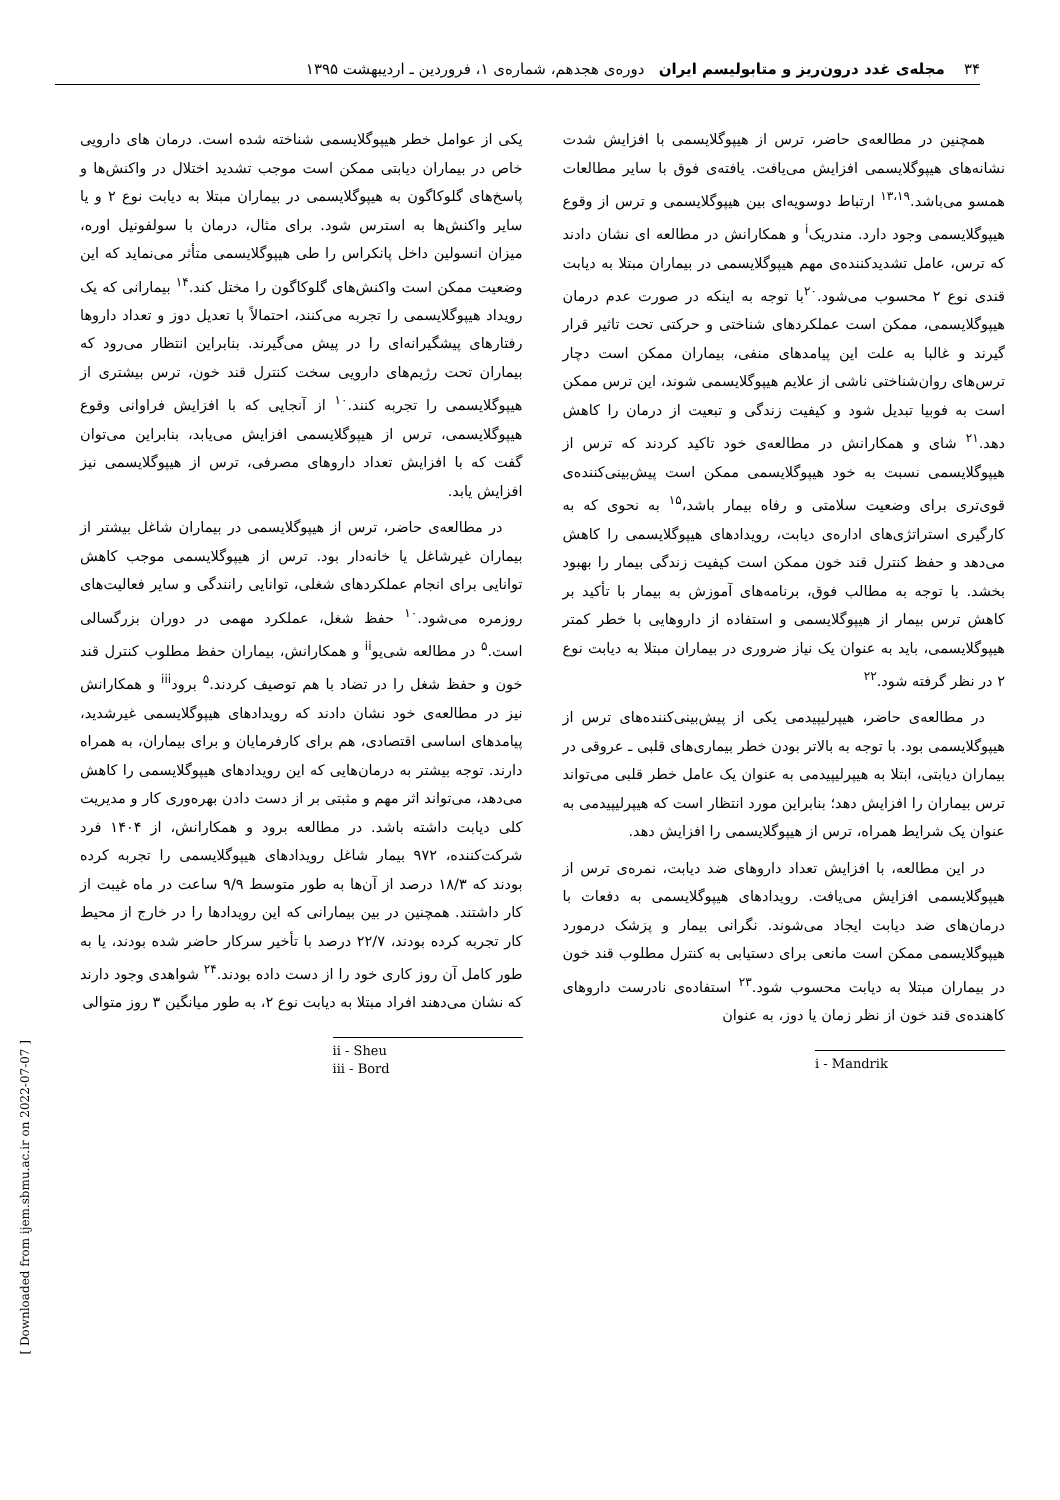۳۴ مجله‌ی غدد درون‌ریز و متابولیسم ایران دوره‌ی هجدهم، شماره‌ی ۱، فروردین ـ اردیبهشت ۱۳۹۵
همچنین در مطالعه‌ی حاضر، ترس از هیپوگلایسمی با افزایش شدت نشانه‌های هیپوگلایسمی افزایش می‌یافت. یافته‌ی فوق با سایر مطالعات همسو می‌باشد.<sup>۱۳،۱۹</sup> ارتباط دوسویه‌ای بین هیپوگلایسمی و ترس از وقوع هیپوگلایسمی وجود دارد. مندریک<sup>i</sup> و همکارانش در مطالعه ای نشان دادند که ترس، عامل تشدیدکننده‌ی مهم هیپوگلایسمی در بیماران مبتلا به دیابت قندی نوع ۲ محسوب می‌شود.<sup>۲۰</sup>با توجه به اینکه در صورت عدم درمان هیپوگلایسمی، ممکن است عملکردهای شناختی و حرکتی تحت تاثیر قرار گیرند و غالبا به علت این پیامدهای منفی، بیماران ممکن است دچار ترس‌های روان‌شناختی ناشی از علایم هیپوگلایسمی شوند، این ترس ممکن است به فوبیا تبدیل شود و کیفیت زندگی و تبعیت از درمان را کاهش دهد.<sup>۲۱</sup> شای و همکارانش در مطالعه‌ی خود تاکید کردند که ترس از هیپوگلایسمی نسبت به خود هیپوگلایسمی ممکن است پیش‌بینی‌کننده‌ی قوی‌تری برای وضعیت سلامتی و رفاه بیمار باشد،<sup>۱۵</sup> به نحوی که به کارگیری استراتژی‌های اداره‌ی دیابت، رویدادهای هیپوگلایسمی را کاهش می‌دهد و حفظ کنترل قند خون ممکن است کیفیت زندگی بیمار را بهبود بخشد. با توجه به مطالب فوق، برنامه‌های آموزش به بیمار با تأکید بر کاهش ترس بیمار از هیپوگلایسمی و استفاده از داروهایی با خطر کمتر هیپوگلایسمی، باید به عنوان یک نیاز ضروری در بیماران مبتلا به دیابت نوع ۲ در نظر گرفته شود.<sup>۲۲</sup>
در مطالعه‌ی حاضر، هیپرلیپیدمی یکی از پیش‌بینی‌کننده‌های ترس از هیپوگلایسمی بود. با توجه به بالاتر بودن خطر بیماری‌های قلبی ـ عروقی در بیماران دیابتی، ابتلا به هیپرلیپیدمی به عنوان یک عامل خطر قلبی می‌تواند ترس بیماران را افزایش دهد؛ بنابراین مورد انتظار است که هیپرلیپیدمی به عنوان یک شرایط همراه، ترس از هیپوگلایسمی را افزایش دهد.
در این مطالعه، با افزایش تعداد داروهای ضد دیابت، نمره‌ی ترس از هیپوگلایسمی افزایش می‌یافت. رویدادهای هیپوگلایسمی به دفعات با درمان‌های ضد دیابت ایجاد می‌شوند. نگرانی بیمار و پزشک درمورد هیپوگلایسمی ممکن است مانعی برای دستیابی به کنترل مطلوب قند خون در بیماران مبتلا به دیابت محسوب شود.<sup>۲۳</sup> استفاده‌ی نادرست داروهای کاهنده‌ی قند خون از نظر زمان یا دوز، به عنوان
i - Mandrik
یکی از عوامل خطر هیپوگلایسمی شناخته شده است. درمان های دارویی خاص در بیماران دیابتی ممکن است موجب تشدید اختلال در واکنش‌ها و پاسخ‌های گلوکاگون به هیپوگلایسمی در بیماران مبتلا به دیابت نوع ۲ و یا سایر واکنش‌ها به استرس شود. برای مثال، درمان با سولفونیل اوره، میزان انسولین داخل پانکراس را طی هیپوگلایسمی متأثر می‌نماید که این وضعیت ممکن است واکنش‌های گلوکاگون را مختل کند.<sup>۱۴</sup> بیمارانی که یک رویداد هیپوگلایسمی را تجربه می‌کنند، احتمالاً با تعدیل دوز و تعداد داروها رفتارهای پیشگیرانه‌ای را در پیش می‌گیرند. بنابراین انتظار می‌رود که بیماران تحت رژیم‌های دارویی سخت کنترل قند خون، ترس بیشتری از هیپوگلایسمی را تجربه کنند.<sup>۱۰</sup> از آنجایی که با افزایش فراوانی وقوع هیپوگلایسمی، ترس از هیپوگلایسمی افزایش می‌یابد، بنابراین می‌توان گفت که با افزایش تعداد داروهای مصرفی، ترس از هیپوگلایسمی نیز افزایش یابد.
در مطالعه‌ی حاضر، ترس از هیپوگلایسمی در بیماران شاغل بیشتر از بیماران غیرشاغل یا خانه‌دار بود. ترس از هیپوگلایسمی موجب کاهش توانایی برای انجام عملکردهای شغلی، توانایی رانندگی و سایر فعالیت‌های روزمره می‌شود.<sup>۱۰</sup> حفظ شغل، عملکرد مهمی در دوران بزرگسالی است.<sup>۵</sup> در مطالعه شی‌یو<sup>ii</sup> و همکارانش، بیماران حفظ مطلوب کنترل قند خون و حفظ شغل را در تضاد با هم توصیف کردند.<sup>۵</sup> برود<sup>iii</sup> و همکارانش نیز در مطالعه‌ی خود نشان دادند که رویدادهای هیپوگلایسمی غیرشدید، پیامدهای اساسی اقتصادی، هم برای کارفرمایان و برای بیماران، به همراه دارند. توجه بیشتر به درمان‌هایی که این رویدادهای هیپوگلایسمی را کاهش می‌دهد، می‌تواند اثر مهم و مثبتی بر از دست دادن بهره‌وری کار و مدیریت کلی دیابت داشته باشد. در مطالعه برود و همکارانش، از ۱۴۰۴ فرد شرکت‌کننده، ۹۷۲ بیمار شاغل رویدادهای هیپوگلایسمی را تجربه کرده بودند که ۱۸/۳ درصد از آن‌ها به طور متوسط ۹/۹ ساعت در ماه غیبت از کار داشتند. همچنین در بین بیمارانی که این رویدادها را در خارج از محیط کار تجربه کرده بودند، ۲۲/۷ درصد با تأخیر سرکار حاضر شده بودند، یا به طور کامل آن روز کاری خود را از دست داده بودند.<sup>۲۴</sup> شواهدی وجود دارند که نشان می‌دهند افراد مبتلا به دیابت نوع ۲، به طور میانگین ۳ روز متوالی
ii - Sheu
iii - Bord
[ Downloaded from ijem.sbmu.ac.ir on 2022-07-07 ]